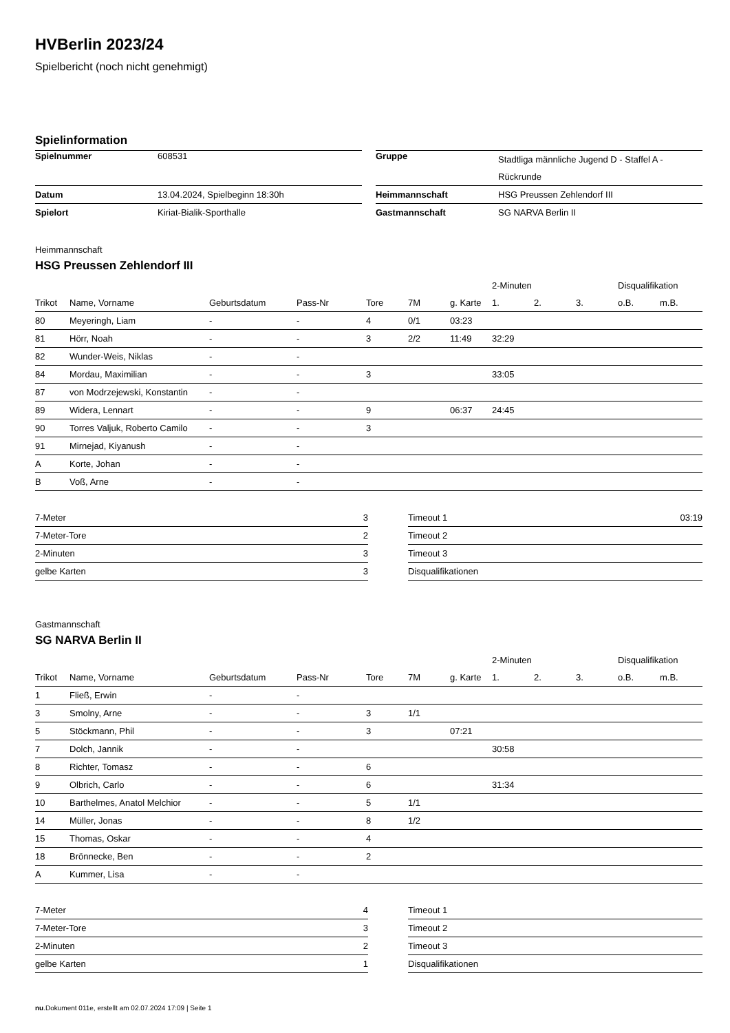HVBerlin 2023/24
Spielbericht (noch nicht genehmigt)
Spielinformation
| Spielnummer | 608531 |
| Datum | 13.04.2024, Spielbeginn 18:30h |
| Spielort | Kiriat-Bialik-Sporthalle |
| Gruppe | Stadtliga männliche Jugend D - Staffel A - Rückrunde |
| Heimmannschaft | HSG Preussen Zehlendorf III |
| Gastmannschaft | SG NARVA Berlin II |
Heimmannschaft
HSG Preussen Zehlendorf III
| | | | | | | | 2-Minuten | | | Disqualifikation | |
| --- | --- | --- | --- | --- | --- | --- | --- | --- | --- | --- | --- |
| Trikot | Name, Vorname | Geburtsdatum | Pass-Nr | Tore | 7M | g. Karte | 1. | 2. | 3. | o.B. | m.B. |
| 80 | Meyeringh, Liam | - | - | 4 | 0/1 | 03:23 | | | | | |
| 81 | Hörr, Noah | - | - | 3 | 2/2 | 11:49 | 32:29 | | | | |
| 82 | Wunder-Weis, Niklas | - | - | | | | | | | | |
| 84 | Mordau, Maximilian | - | - | 3 | | | 33:05 | | | | |
| 87 | von Modrzejewski, Konstantin | - | - | | | | | | | | |
| 89 | Widera, Lennart | - | - | 9 | | 06:37 | 24:45 | | | | |
| 90 | Torres Valjuk, Roberto Camilo | - | - | 3 | | | | | | | |
| 91 | Mirnejad, Kiyanush | - | - | | | | | | | | |
| A | Korte, Johan | - | - | | | | | | | | |
| B | Voß, Arne | - | - | | | | | | | | |
| 7-Meter | 3 |
| 7-Meter-Tore | 2 |
| 2-Minuten | 3 |
| gelbe Karten | 3 |
| Timeout 1 | 03:19 |
| Timeout 2 | |
| Timeout 3 | |
| Disqualifikationen | |
Gastmannschaft
SG NARVA Berlin II
| | | | | | | | 2-Minuten | | | Disqualifikation | |
| --- | --- | --- | --- | --- | --- | --- | --- | --- | --- | --- | --- |
| Trikot | Name, Vorname | Geburtsdatum | Pass-Nr | Tore | 7M | g. Karte | 1. | 2. | 3. | o.B. | m.B. |
| 1 | Fließ, Erwin | - | - | | | | | | | | |
| 3 | Smolny, Arne | - | - | 3 | 1/1 | | | | | | |
| 5 | Stöckmann, Phil | - | - | 3 | | 07:21 | | | | | |
| 7 | Dolch, Jannik | - | - | | | | 30:58 | | | | |
| 8 | Richter, Tomasz | - | - | 6 | | | | | | | |
| 9 | Olbrich, Carlo | - | - | 6 | | | 31:34 | | | | |
| 10 | Barthelmes, Anatol Melchior | - | - | 5 | 1/1 | | | | | | |
| 14 | Müller, Jonas | - | - | 8 | 1/2 | | | | | | |
| 15 | Thomas, Oskar | - | - | 4 | | | | | | | |
| 18 | Brönnecke, Ben | - | - | 2 | | | | | | | |
| A | Kummer, Lisa | - | - | | | | | | | | |
| 7-Meter | 4 |
| 7-Meter-Tore | 3 |
| 2-Minuten | 2 |
| gelbe Karten | 1 |
| Timeout 1 | |
| Timeout 2 | |
| Timeout 3 | |
| Disqualifikationen | |
nu.Dokument 011e, erstellt am 02.07.2024 17:09 | Seite 1